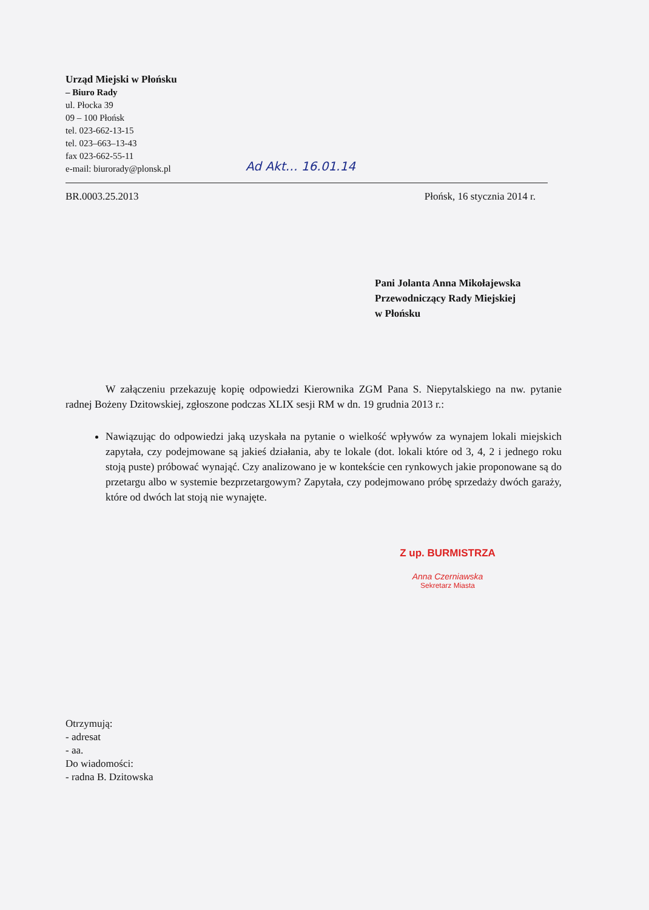Urząd Miejski w Płońsku
– Biuro Rady
ul. Płocka 39
09 – 100 Płońsk
tel. 023-662-13-15
tel. 023–663–13-43
fax 023-662-55-11
e-mail: biurorady@plonsk.pl
Ad Akt… 16.01.14
BR.0003.25.2013 Płońsk, 16 stycznia 2014 r.
Pani Jolanta Anna Mikołajewska
Przewodniczący Rady Miejskiej
w Płońsku
W załączeniu przekazuję kopię odpowiedzi Kierownika ZGM Pana S. Niepytalskiego na nw. pytanie radnej Bożeny Dzitowskiej, zgłoszone podczas XLIX sesji RM w dn. 19 grudnia 2013 r.:
Nawiązując do odpowiedzi jaką uzyskała na pytanie o wielkość wpływów za wynajem lokali miejskich zapytała, czy podejmowane są jakieś działania, aby te lokale (dot. lokali które od 3, 4, 2 i jednego roku stoją puste) próbować wynająć. Czy analizowano je w kontekście cen rynkowych jakie proponowane są do przetargu albo w systemie bezprzetargowym? Zapytała, czy podejmowano próbę sprzedaży dwóch garaży, które od dwóch lat stoją nie wynajęte.
Z up. BURMISTRZA
Anna Czerniawska
Sekretarz Miasta
Otrzymują:
- adresat
- aa.
Do wiadomości:
- radna B. Dzitowska